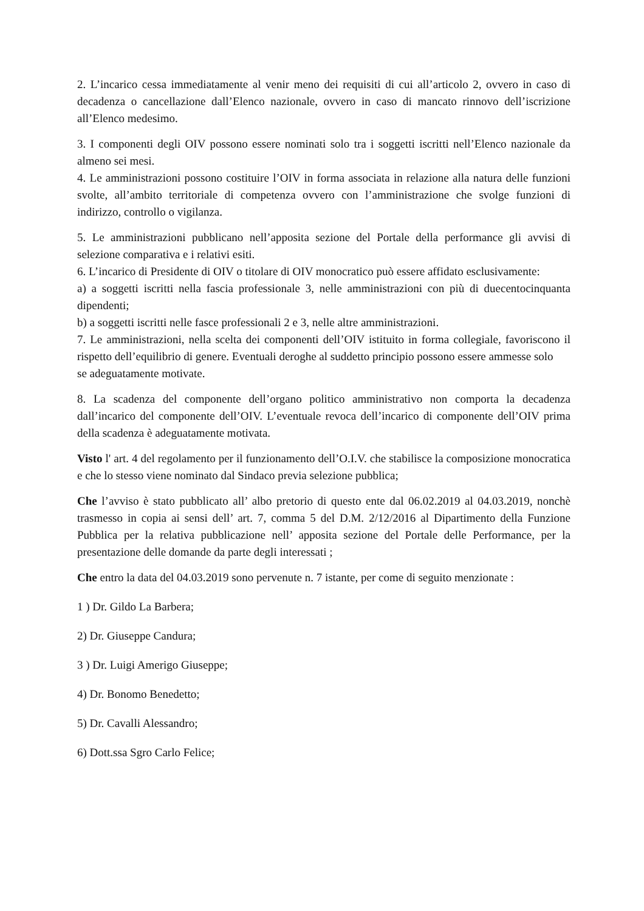2. L’incarico cessa immediatamente al venir meno dei requisiti di cui all’articolo 2, ovvero in caso di decadenza o cancellazione dall’Elenco nazionale, ovvero in caso di mancato rinnovo dell’iscrizione all’Elenco medesimo.
3. I componenti degli OIV possono essere nominati solo tra i soggetti iscritti nell’Elenco nazionale da almeno sei mesi.
4. Le amministrazioni possono costituire l’OIV in forma associata in relazione alla natura delle funzioni svolte, all’ambito territoriale di competenza ovvero con l’amministrazione che svolge funzioni di indirizzo, controllo o vigilanza.
5. Le amministrazioni pubblicano nell’apposita sezione del Portale della performance gli avvisi di selezione comparativa e i relativi esiti.
6. L’incarico di Presidente di OIV o titolare di OIV monocratico può essere affidato esclusivamente:
a) a soggetti iscritti nella fascia professionale 3, nelle amministrazioni con più di duecentocinquanta dipendenti;
b) a soggetti iscritti nelle fasce professionali 2 e 3, nelle altre amministrazioni.
7. Le amministrazioni, nella scelta dei componenti dell’OIV istituito in forma collegiale, favoriscono il rispetto dell’equilibrio di genere. Eventuali deroghe al suddetto principio possono essere ammesse solo
se adeguatamente motivate.
8. La scadenza del componente dell’organo politico amministrativo non comporta la decadenza dall’incarico del componente dell’OIV. L’eventuale revoca dell’incarico di componente dell’OIV prima della scadenza è adeguatamente motivata.
Visto l' art. 4 del regolamento per il funzionamento dell’O.I.V. che stabilisce la composizione monocratica e che lo stesso viene nominato dal Sindaco previa selezione pubblica;
Che l’avviso è stato pubblicato all’ albo pretorio di questo ente dal 06.02.2019 al 04.03.2019, nonchè trasmesso in copia ai sensi dell’ art. 7, comma 5 del D.M. 2/12/2016 al Dipartimento della Funzione Pubblica per la relativa pubblicazione nell’ apposita sezione del Portale delle Performance, per la presentazione delle domande da parte degli interessati ;
Che entro la data del 04.03.2019 sono pervenute n. 7 istante, per come di seguito menzionate :
1 ) Dr. Gildo La Barbera;
2) Dr. Giuseppe Candura;
3 ) Dr. Luigi Amerigo Giuseppe;
4) Dr. Bonomo Benedetto;
5) Dr. Cavalli Alessandro;
6) Dott.ssa Sgro Carlo Felice;